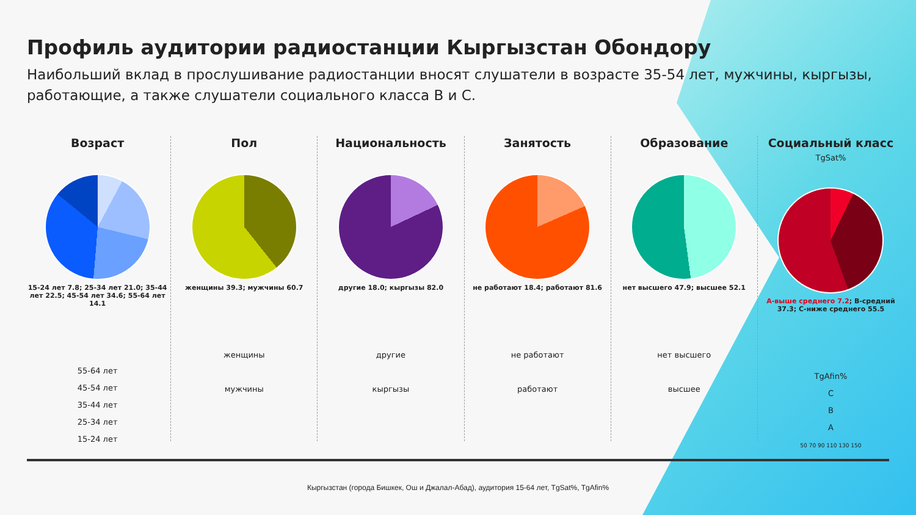Профиль аудитории радиостанции Кыргызстан Обондору
Наибольший вклад в прослушивание радиостанции вносят слушатели в возрасте 35-54 лет, мужчины, кыргызы, работающие, а также слушатели социального класса В и С.
Возраст
15-24 лет 7.8; 25-34 лет 21.0; 35-44 лет 22.5; 45-54 лет 34.6; 55-64 лет 14.1
55-64 лет
45-54 лет
35-44 лет
25-34 лет
15-24 лет
Пол
женщины 39.3; мужчины 60.7
женщины
мужчины
Национальность
другие 18.0; кыргызы 82.0
другие
кыргызы
Занятость
не работают 18.4; работают 81.6
не работают
работают
Образование
нет высшего 47.9; высшее 52.1
нет высшего
высшее
Социальный класс TgSat%
А-выше среднего 7.2; В-средний 37.3; С-ниже среднего 55.5
TgAfin%
C
B
A
50 70 90 110 130 150
Кыргызстан (города Бишкек, Ош и Джалал-Абад), аудитория 15-64 лет, TgSat%, TgAfin%